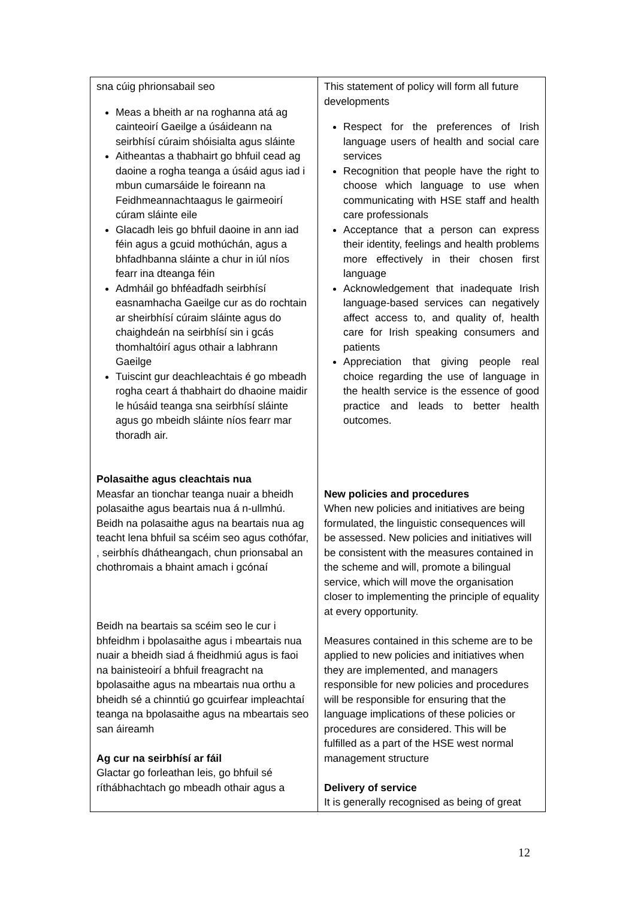| sna cúig phrionsabail seo Meas a bheith ar na roghanna atá ag cainteoirí Gaeilge a úsáideann na seirbhísí cúraim shóisialta agus sláinte Aitheantas a thabhairt go bhfuil cead ag daoine a rogha teanga a úsáid agus iad i mbun cumarsáide le foireann na Feidhmeannachtaagus le gairmeoirí cúram sláinte eile Glacadh leis go bhfuil daoine in ann iad féin agus a gcuid mothúchán, agus a bhfadhbanna sláinte a chur in iúl níos fearr ina dteanga féin Admháil go bhféadfadh seirbhísí easnamhacha Gaeilge cur as do rochtain ar sheirbhísí cúraim sláinte agus do chaighdeán na seirbhísí sin i gcás thomhaltóirí agus othair a labhrann Gaeilge Tuiscint gur deachleachtais é go mbeadh rogha ceart á thabhairt do dhaoine maidir le húsáid teanga sna seirbhísí sláinte agus go mbeidh sláinte níos fearr mar thoradh air. Polasaithe agus cleachtais nua Measfar an tionchar teanga nuair a bheidh polasaithe agus beartais nua á n-ullmhú. Beidh na polasaithe agus na beartais nua ag teacht lena bhfuil sa scéim seo agus cothófar, , seirbhís dhátheangach, chun prionsabal an chothromais a bhaint amach i gcónaí Beidh na beartais sa scéim seo le cur i bhfeidhm i bpolasaithe agus i mbeartais nua nuair a bheidh siad á fheidhmiú agus is faoi na bainisteoirí a bhfuil freagracht na bpolasaithe agus na mbeartais nua orthu a bheidh sé a chinntiú go gcuirfear impleachtaí teanga na bpolasaithe agus na mbeartais seo san áireamh Ag cur na seirbhísí ar fáil Glactar go forleathan leis, go bhfuil sé ríthábhachtach go mbeadh othair agus a | This statement of policy will form all future developments Respect for the preferences of Irish language users of health and social care services Recognition that people have the right to choose which language to use when communicating with HSE staff and health care professionals Acceptance that a person can express their identity, feelings and health problems more effectively in their chosen first language Acknowledgement that inadequate Irish language-based services can negatively affect access to, and quality of, health care for Irish speaking consumers and patients Appreciation that giving people real choice regarding the use of language in the health service is the essence of good practice and leads to better health outcomes. New policies and procedures When new policies and initiatives are being formulated, the linguistic consequences will be assessed. New policies and initiatives will be consistent with the measures contained in the scheme and will, promote a bilingual service, which will move the organisation closer to implementing the principle of equality at every opportunity. Measures contained in this scheme are to be applied to new policies and initiatives when they are implemented, and managers responsible for new policies and procedures will be responsible for ensuring that the language implications of these policies or procedures are considered. This will be fulfilled as a part of the HSE west normal management structure Delivery of service It is generally recognised as being of great |
12